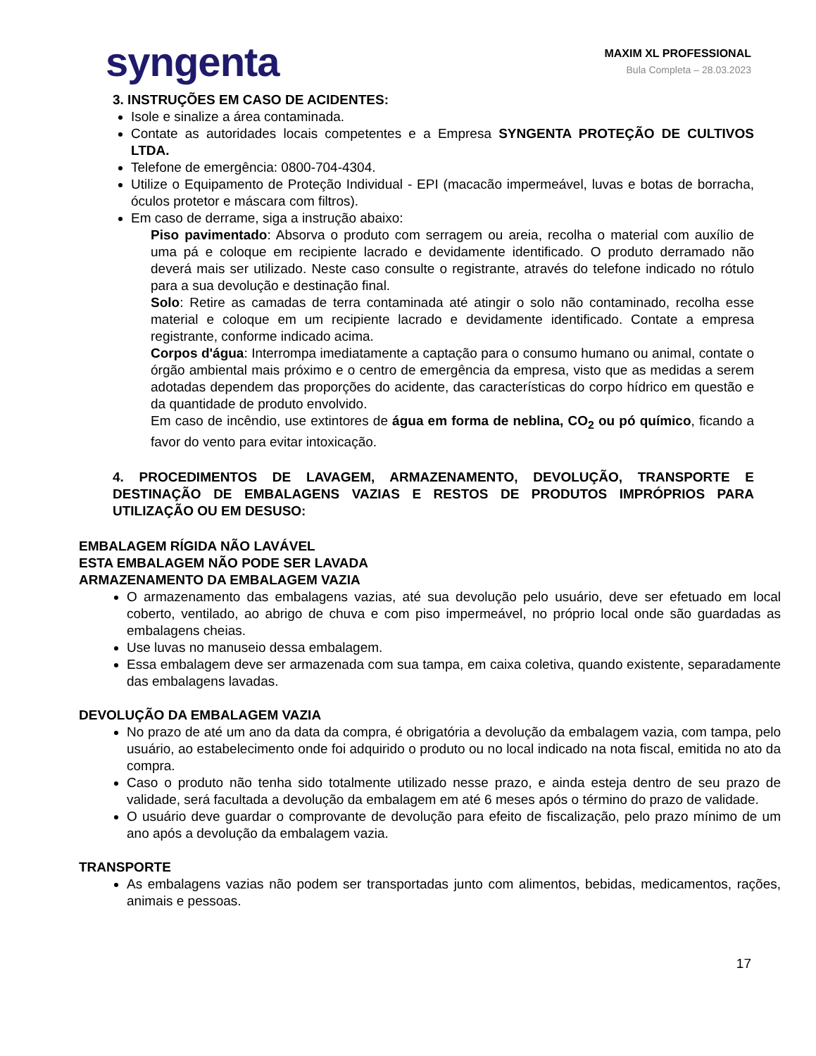syngenta
MAXIM XL PROFESSIONAL
Bula Completa – 28.03.2023
3. INSTRUÇÕES EM CASO DE ACIDENTES:
Isole e sinalize a área contaminada.
Contate as autoridades locais competentes e a Empresa SYNGENTA PROTEÇÃO DE CULTIVOS LTDA.
Telefone de emergência: 0800-704-4304.
Utilize o Equipamento de Proteção Individual - EPI (macacão impermeável, luvas e botas de borracha, óculos protetor e máscara com filtros).
Em caso de derrame, siga a instrução abaixo:
Piso pavimentado: Absorva o produto com serragem ou areia, recolha o material com auxílio de uma pá e coloque em recipiente lacrado e devidamente identificado. O produto derramado não deverá mais ser utilizado. Neste caso consulte o registrante, através do telefone indicado no rótulo para a sua devolução e destinação final.
Solo: Retire as camadas de terra contaminada até atingir o solo não contaminado, recolha esse material e coloque em um recipiente lacrado e devidamente identificado. Contate a empresa registrante, conforme indicado acima.
Corpos d'água: Interrompa imediatamente a captação para o consumo humano ou animal, contate o órgão ambiental mais próximo e o centro de emergência da empresa, visto que as medidas a serem adotadas dependem das proporções do acidente, das características do corpo hídrico em questão e da quantidade de produto envolvido.
Em caso de incêndio, use extintores de água em forma de neblina, CO<sub>2</sub> ou pó químico, ficando a favor do vento para evitar intoxicação.
4. PROCEDIMENTOS DE LAVAGEM, ARMAZENAMENTO, DEVOLUÇÃO, TRANSPORTE E DESTINAÇÃO DE EMBALAGENS VAZIAS E RESTOS DE PRODUTOS IMPRÓPRIOS PARA UTILIZAÇÃO OU EM DESUSO:
EMBALAGEM RÍGIDA NÃO LAVÁVEL
ESTA EMBALAGEM NÃO PODE SER LAVADA
ARMAZENAMENTO DA EMBALAGEM VAZIA
O armazenamento das embalagens vazias, até sua devolução pelo usuário, deve ser efetuado em local coberto, ventilado, ao abrigo de chuva e com piso impermeável, no próprio local onde são guardadas as embalagens cheias.
Use luvas no manuseio dessa embalagem.
Essa embalagem deve ser armazenada com sua tampa, em caixa coletiva, quando existente, separadamente das embalagens lavadas.
DEVOLUÇÃO DA EMBALAGEM VAZIA
No prazo de até um ano da data da compra, é obrigatória a devolução da embalagem vazia, com tampa, pelo usuário, ao estabelecimento onde foi adquirido o produto ou no local indicado na nota fiscal, emitida no ato da compra.
Caso o produto não tenha sido totalmente utilizado nesse prazo, e ainda esteja dentro de seu prazo de validade, será facultada a devolução da embalagem em até 6 meses após o término do prazo de validade.
O usuário deve guardar o comprovante de devolução para efeito de fiscalização, pelo prazo mínimo de um ano após a devolução da embalagem vazia.
TRANSPORTE
As embalagens vazias não podem ser transportadas junto com alimentos, bebidas, medicamentos, rações, animais e pessoas.
17